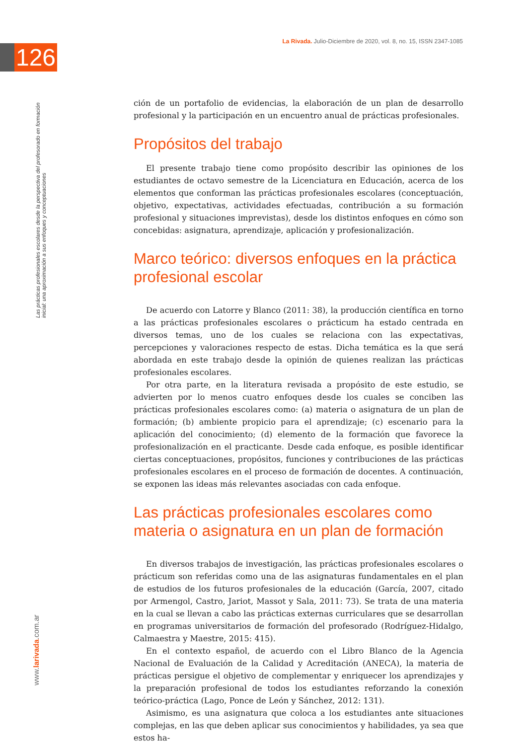126
La Rivada. Julio-Diciembre de 2020, vol. 8, no. 15, ISSN 2347-1085
Las prácticas profesionales escolares desde la perspectiva del profesorado en formación inicial: una aproximación a sus enfoques y conceptuaciones
www.larivada.com.ar
ción de un portafolio de evidencias, la elaboración de un plan de desarrollo profesional y la participación en un encuentro anual de prácticas profesionales.
Propósitos del trabajo
El presente trabajo tiene como propósito describir las opiniones de los estudiantes de octavo semestre de la Licenciatura en Educación, acerca de los elementos que conforman las prácticas profesionales escolares (conceptuación, objetivo, expectativas, actividades efectuadas, contribución a su formación profesional y situaciones imprevistas), desde los distintos enfoques en cómo son concebidas: asignatura, aprendizaje, aplicación y profesionalización.
Marco teórico: diversos enfoques en la práctica profesional escolar
De acuerdo con Latorre y Blanco (2011: 38), la producción científica en torno a las prácticas profesionales escolares o prácticum ha estado centrada en diversos temas, uno de los cuales se relaciona con las expectativas, percepciones y valoraciones respecto de estas. Dicha temática es la que será abordada en este trabajo desde la opinión de quienes realizan las prácticas profesionales escolares.
Por otra parte, en la literatura revisada a propósito de este estudio, se advierten por lo menos cuatro enfoques desde los cuales se conciben las prácticas profesionales escolares como: (a) materia o asignatura de un plan de formación; (b) ambiente propicio para el aprendizaje; (c) escenario para la aplicación del conocimiento; (d) elemento de la formación que favorece la profesionalización en el practicante. Desde cada enfoque, es posible identificar ciertas conceptuaciones, propósitos, funciones y contribuciones de las prácticas profesionales escolares en el proceso de formación de docentes. A continuación, se exponen las ideas más relevantes asociadas con cada enfoque.
Las prácticas profesionales escolares como materia o asignatura en un plan de formación
En diversos trabajos de investigación, las prácticas profesionales escolares o prácticum son referidas como una de las asignaturas fundamentales en el plan de estudios de los futuros profesionales de la educación (García, 2007, citado por Armengol, Castro, Jariot, Massot y Sala, 2011: 73). Se trata de una materia en la cual se llevan a cabo las prácticas externas curriculares que se desarrollan en programas universitarios de formación del profesorado (Rodríguez-Hidalgo, Calmaestra y Maestre, 2015: 415).
En el contexto español, de acuerdo con el Libro Blanco de la Agencia Nacional de Evaluación de la Calidad y Acreditación (ANECA), la materia de prácticas persigue el objetivo de complementar y enriquecer los aprendizajes y la preparación profesional de todos los estudiantes reforzando la conexión teórico-práctica (Lago, Ponce de León y Sánchez, 2012: 131).
Asimismo, es una asignatura que coloca a los estudiantes ante situaciones complejas, en las que deben aplicar sus conocimientos y habilidades, ya sea que estos ha-